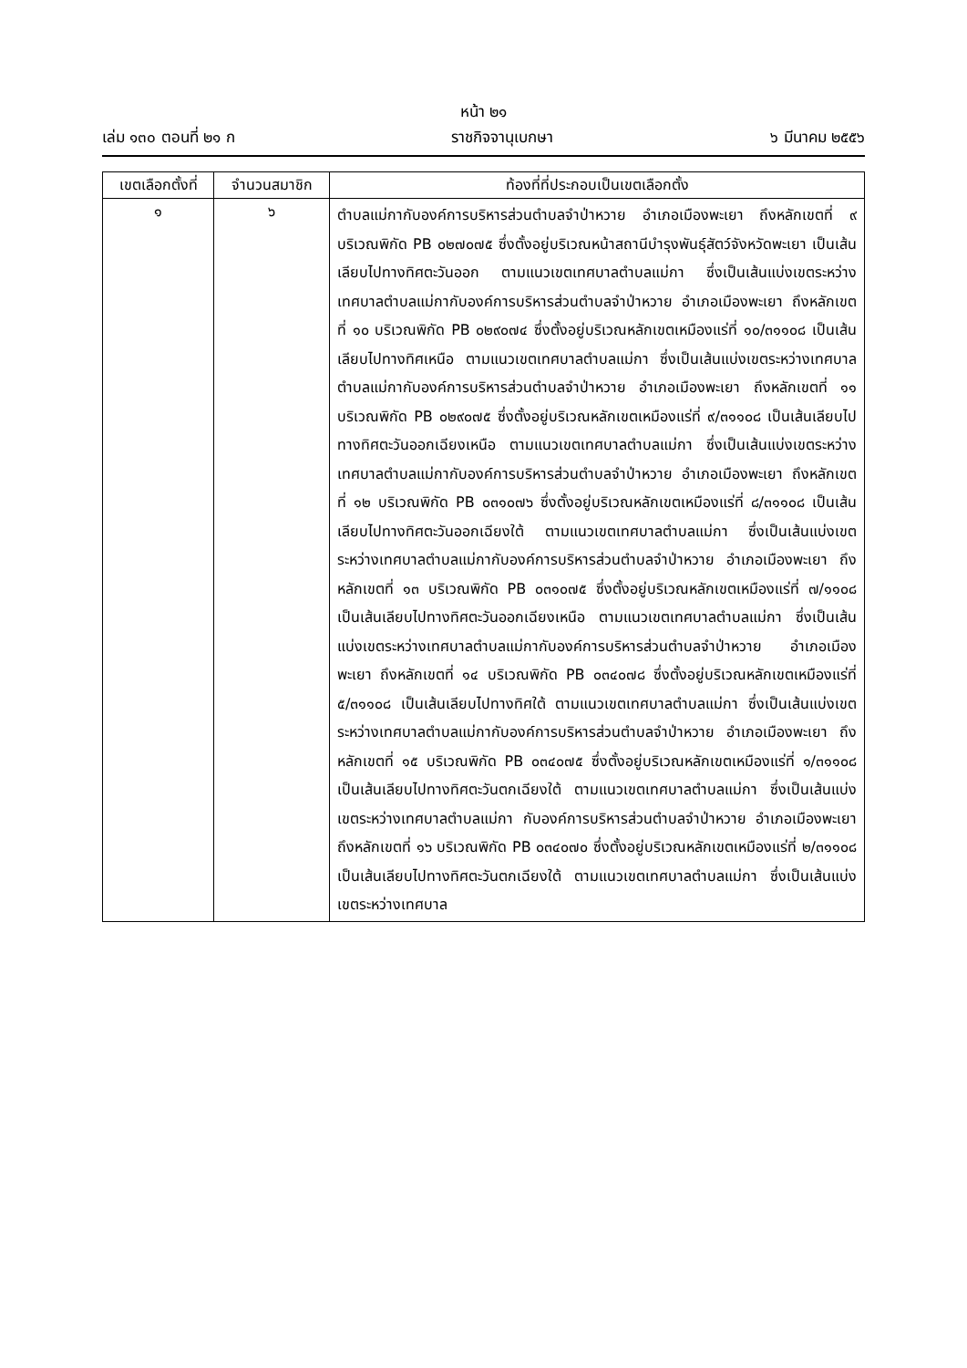หน้า ๒๑
เล่ม ๑๓๐ ตอนที่ ๒๑ ก ราชกิจจานุเบกษา ๖ มีนาคม ๒๕๕๖
| เขตเลือกตั้งที่ | จำนวนสมาชิก | ท้องที่ที่ประกอบเป็นเขตเลือกตั้ง |
| --- | --- | --- |
| ๑ | ๖ | ตำบลแม่กากับองค์การบริหารส่วนตำบลจำป่าหวาย อำเภอเมืองพะเยา ถึงหลักเขตที่ ๙ บริเวณพิกัด PB ๐๒๗๐๗๕ ซึ่งตั้งอยู่บริเวณหน้าสถานีบำรุงพันธุ์สัตว์จังหวัดพะเยา เป็นเส้นเลียบไปทางทิศตะวันออก ตามแนวเขตเทศบาลตำบลแม่กา ซึ่งเป็นเส้นแบ่งเขตระหว่างเทศบาลตำบลแม่กากับองค์การบริหารส่วนตำบลจำป่าหวาย อำเภอเมืองพะเยา ถึงหลักเขตที่ ๑๐ บริเวณพิกัด PB ๐๒๙๐๗๔ ซึ่งตั้งอยู่บริเวณหลักเขตเหมืองแร่ที่ ๑๐/๓๑๑๐๘ เป็นเส้นเลียบไปทางทิศเหนือ ตามแนวเขตเทศบาลตำบลแม่กา ซึ่งเป็นเส้นแบ่งเขตระหว่างเทศบาลตำบลแม่กากับองค์การบริหารส่วนตำบลจำป่าหวาย อำเภอเมืองพะเยา ถึงหลักเขตที่ ๑๑ บริเวณพิกัด PB ๐๒๙๐๗๕ ซึ่งตั้งอยู่บริเวณหลักเขตเหมืองแร่ที่ ๙/๓๑๑๐๘ เป็นเส้นเลียบไปทางทิศตะวันออกเฉียงเหนือ ตามแนวเขตเทศบาลตำบลแม่กา ซึ่งเป็นเส้นแบ่งเขตระหว่างเทศบาลตำบลแม่กากับองค์การบริหารส่วนตำบลจำป่าหวาย อำเภอเมืองพะเยา ถึงหลักเขตที่ ๑๒ บริเวณพิกัด PB ๐๓๑๐๗๖ ซึ่งตั้งอยู่บริเวณหลักเขตเหมืองแร่ที่ ๘/๓๑๑๐๘ เป็นเส้นเลียบไปทางทิศตะวันออกเฉียงใต้ ตามแนวเขตเทศบาลตำบลแม่กา ซึ่งเป็นเส้นแบ่งเขตระหว่างเทศบาลตำบลแม่กากับองค์การบริหารส่วนตำบลจำป่าหวาย อำเภอเมืองพะเยา ถึงหลักเขตที่ ๑๓ บริเวณพิกัด PB ๐๓๑๐๗๕ ซึ่งตั้งอยู่บริเวณหลักเขตเหมืองแร่ที่ ๗/๑๑๐๘ เป็นเส้นเลียบไปทางทิศตะวันออกเฉียงเหนือ ตามแนวเขตเทศบาลตำบลแม่กา ซึ่งเป็นเส้นแบ่งเขตระหว่างเทศบาลตำบลแม่กากับองค์การบริหารส่วนตำบลจำป่าหวาย อำเภอเมืองพะเยา ถึงหลักเขตที่ ๑๔ บริเวณพิกัด PB ๐๓๔๐๗๘ ซึ่งตั้งอยู่บริเวณหลักเขตเหมืองแร่ที่ ๕/๓๑๑๐๘ เป็นเส้นเลียบไปทางทิศใต้ ตามแนวเขตเทศบาลตำบลแม่กา ซึ่งเป็นเส้นแบ่งเขตระหว่างเทศบาลตำบลแม่กากับองค์การบริหารส่วนตำบลจำป่าหวาย อำเภอเมืองพะเยา ถึงหลักเขตที่ ๑๕ บริเวณพิกัด PB ๐๓๔๐๗๕ ซึ่งตั้งอยู่บริเวณหลักเขตเหมืองแร่ที่ ๑/๓๑๑๐๘ เป็นเส้นเลียบไปทางทิศตะวันตกเฉียงใต้ ตามแนวเขตเทศบาลตำบลแม่กา ซึ่งเป็นเส้นแบ่งเขตระหว่างเทศบาลตำบลแม่กา กับองค์การบริหารส่วนตำบลจำป่าหวาย อำเภอเมืองพะเยา ถึงหลักเขตที่ ๑๖ บริเวณพิกัด PB ๐๓๔๐๗๐ ซึ่งตั้งอยู่บริเวณหลักเขตเหมืองแร่ที่ ๒/๓๑๑๐๘ เป็นเส้นเลียบไปทางทิศตะวันตกเฉียงใต้ ตามแนวเขตเทศบาลตำบลแม่กา ซึ่งเป็นเส้นแบ่งเขตระหว่างเทศบาล |